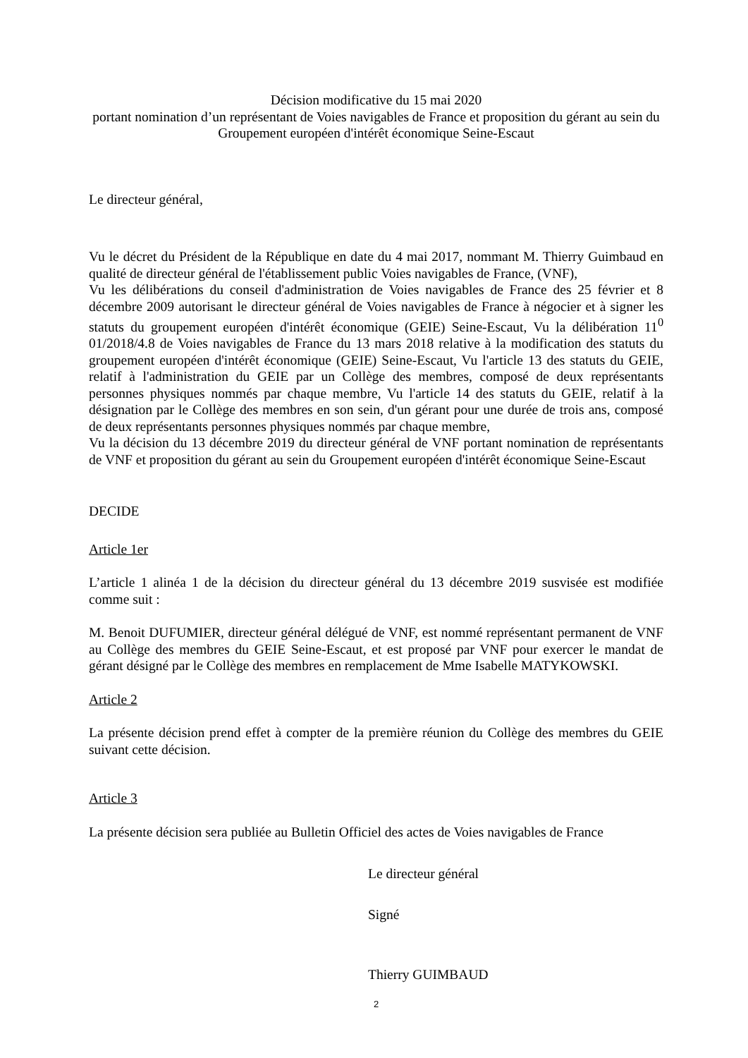Décision modificative du 15 mai 2020
portant nomination d’un représentant de Voies navigables de France et proposition du gérant au sein du
Groupement européen d'intérêt économique Seine-Escaut
Le directeur général,
Vu le décret du Président de la République en date du 4 mai 2017, nommant M. Thierry Guimbaud en qualité de directeur général de l'établissement public Voies navigables de France, (VNF),
Vu les délibérations du conseil d'administration de Voies navigables de France des 25 février et 8 décembre 2009 autorisant le directeur général de Voies navigables de France à négocier et à signer les statuts du groupement européen d'intérêt économique (GEIE) Seine-Escaut, Vu la délibération 11<sup>0</sup> 01/2018/4.8 de Voies navigables de France du 13 mars 2018 relative à la modification des statuts du groupement européen d'intérêt économique (GEIE) Seine-Escaut, Vu l'article 13 des statuts du GEIE, relatif à l'administration du GEIE par un Collège des membres, composé de deux représentants personnes physiques nommés par chaque membre, Vu l'article 14 des statuts du GEIE, relatif à la désignation par le Collège des membres en son sein, d'un gérant pour une durée de trois ans, composé de deux représentants personnes physiques nommés par chaque membre,
Vu la décision du 13 décembre 2019 du directeur général de VNF portant nomination de représentants de VNF et proposition du gérant au sein du Groupement européen d'intérêt économique Seine-Escaut
DECIDE
Article 1er
L’article 1 alinéa 1 de la décision du directeur général du 13 décembre 2019 susvisée est modifiée comme suit :
M. Benoit DUFUMIER, directeur général délégué de VNF, est nommé représentant permanent de VNF au Collège des membres du GEIE Seine-Escaut, et est proposé par VNF pour exercer le mandat de gérant désigné par le Collège des membres en remplacement de Mme Isabelle MATYKOWSKI.
Article 2
La présente décision prend effet à compter de la première réunion du Collège des membres du GEIE suivant cette décision.
Article 3
La présente décision sera publiée au Bulletin Officiel des actes de Voies navigables de France
Le directeur général
Signé
Thierry GUIMBAUD
2